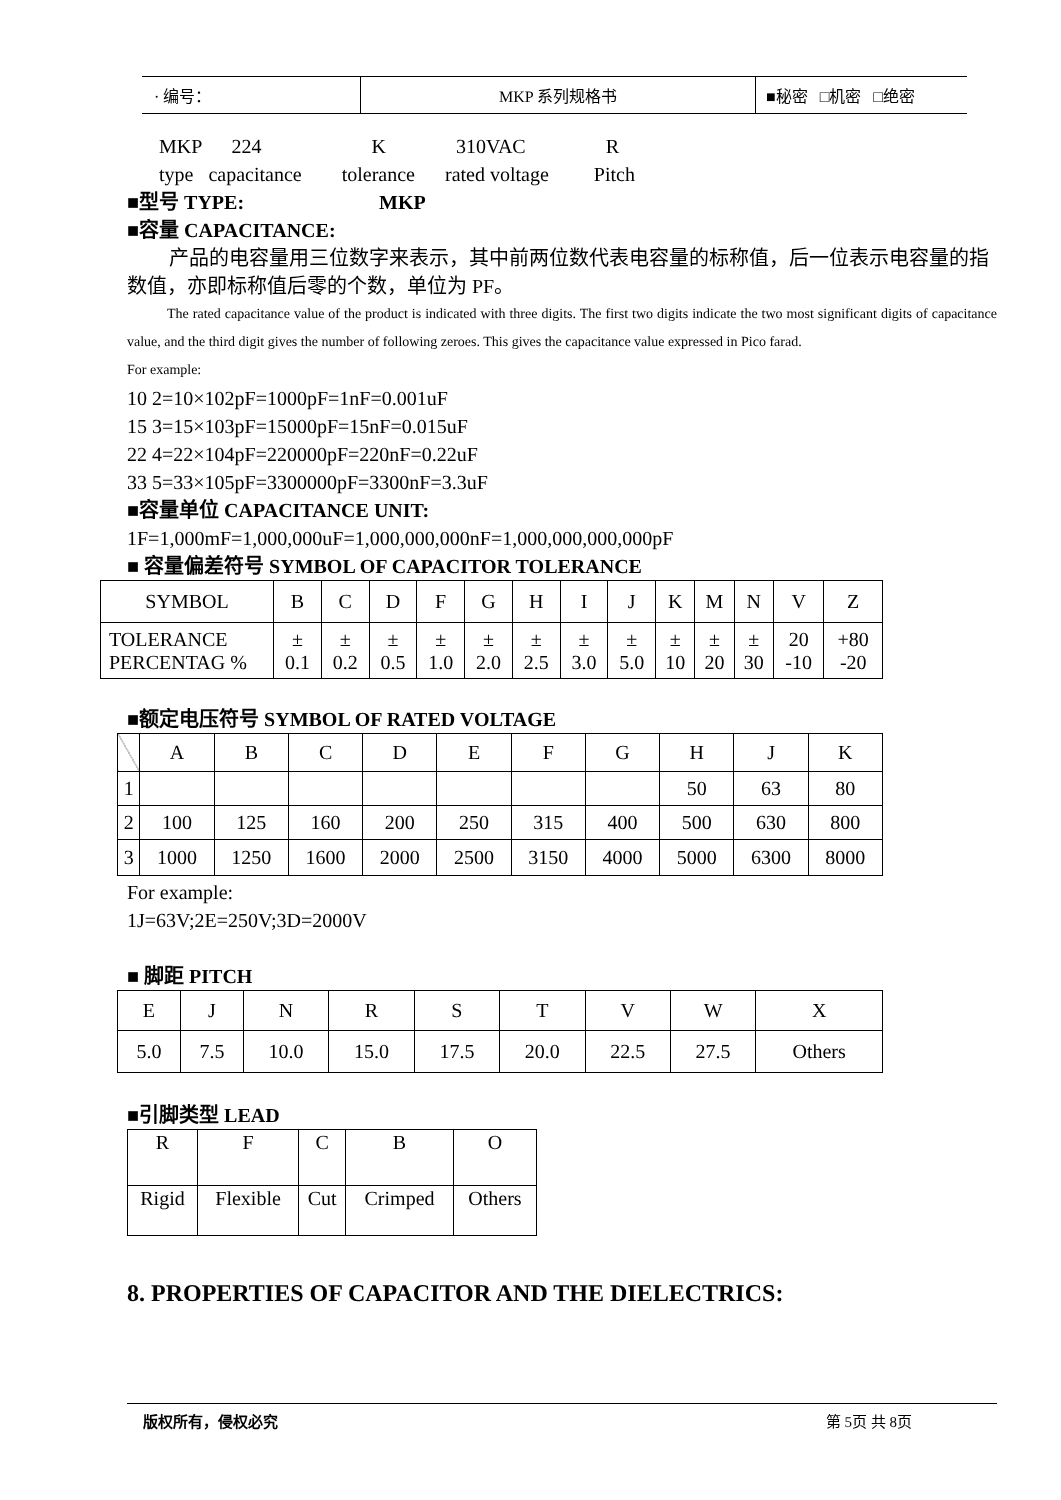| · 编号： | MKP 系列规格书 | ■秘密 □机密 □绝密 |
MKP 224 K 310VAC R
type capacitance tolerance rated voltage Pitch
■型号 TYPE: MKP
■容量 CAPACITANCE:
产品的电容量用三位数字来表示，其中前两位数代表电容量的标称值，后一位表示电容量的指数值，亦即标称值后零的个数，单位为 PF。
The rated capacitance value of the product is indicated with three digits. The first two digits indicate the two most significant digits of capacitance value, and the third digit gives the number of following zeroes. This gives the capacitance value expressed in Pico farad.
For example:
10 2=10×102pF=1000pF=1nF=0.001uF
15 3=15×103pF=15000pF=15nF=0.015uF
22 4=22×104pF=220000pF=220nF=0.22uF
33 5=33×105pF=3300000pF=3300nF=3.3uF
■容量单位 CAPACITANCE UNIT:
1F=1,000mF=1,000,000uF=1,000,000,000nF=1,000,000,000,000pF
■ 容量偏差符号 SYMBOL OF CAPACITOR TOLERANCE
| SYMBOL | B | C | D | F | G | H | I | J | K | M | N | V | Z |
| TOLERANCE PERCENTAG % | ± 0.1 | ± 0.2 | ± 0.5 | ± 1.0 | ± 2.0 | ± 2.5 | ± 3.0 | ± 5.0 | ± 10 | ± 20 | ± 30 | 20 -10 | +80 -20 |
■额定电压符号 SYMBOL OF RATED VOLTAGE
| | A | B | C | D | E | F | G | H | J | K |
| 1 | | | | | | | | 50 | 63 | 80 |
| 2 | 100 | 125 | 160 | 200 | 250 | 315 | 400 | 500 | 630 | 800 |
| 3 | 1000 | 1250 | 1600 | 2000 | 2500 | 3150 | 4000 | 5000 | 6300 | 8000 |
For example:
1J=63V;2E=250V;3D=2000V
■ 脚距 PITCH
| E | J | N | R | S | T | V | W | X |
| 5.0 | 7.5 | 10.0 | 15.0 | 17.5 | 20.0 | 22.5 | 27.5 | Others |
■引脚类型 LEAD
| R | F | C | B | O |
| Rigid | Flexible | Cut | Crimped | Others |
8. PROPERTIES OF CAPACITOR AND THE DIELECTRICS:
版权所有，侵权必究 第 5页 共 8页